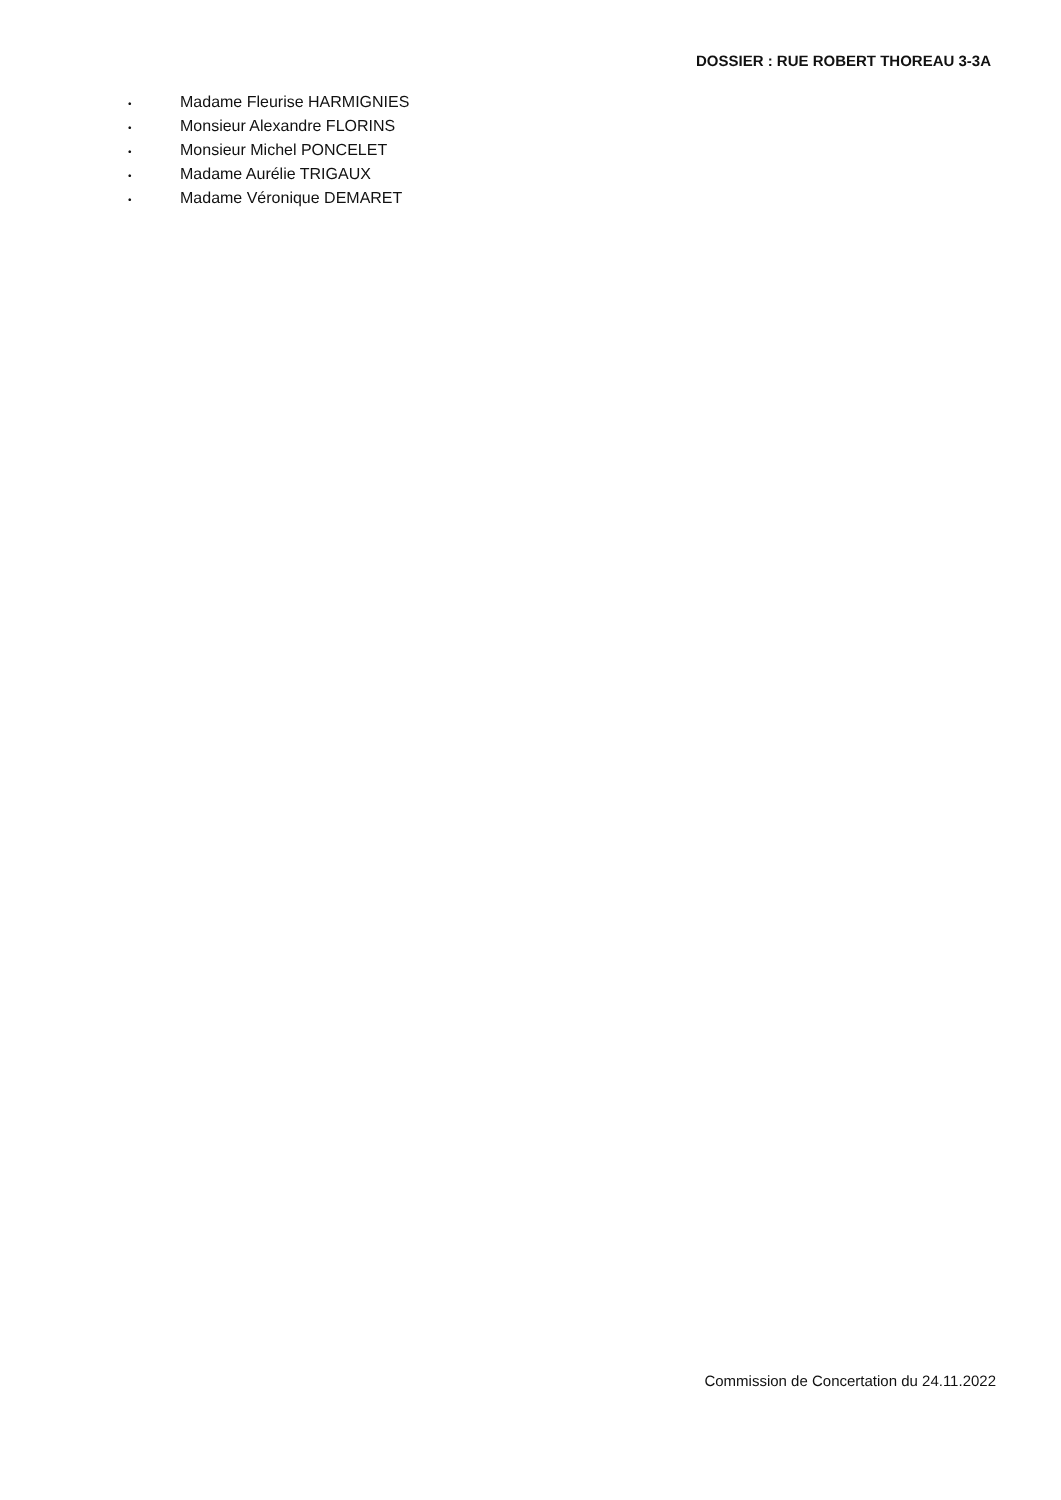DOSSIER : RUE ROBERT THOREAU 3-3A
• Madame Fleurise HARMIGNIES
• Monsieur Alexandre FLORINS
• Monsieur Michel PONCELET
• Madame Aurélie TRIGAUX
• Madame Véronique DEMARET
Commission de Concertation du 24.11.2022